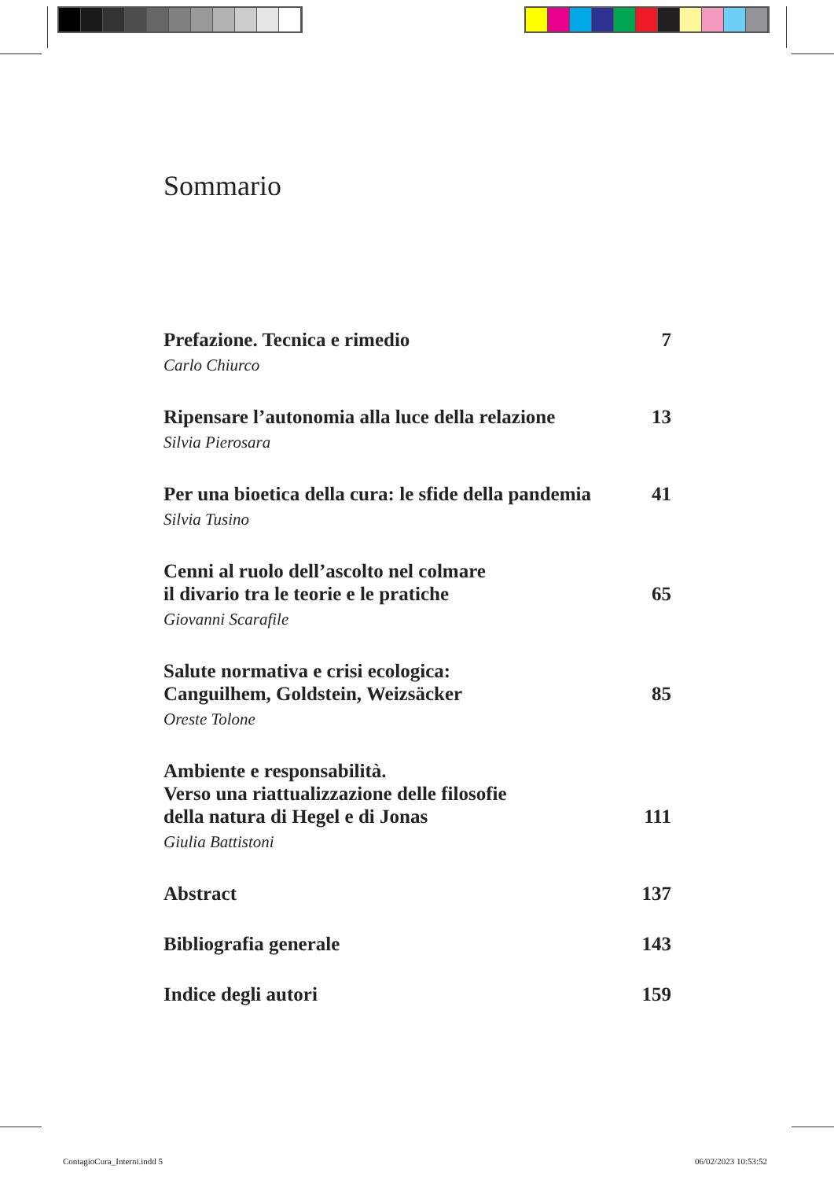Sommario
Prefazione. Tecnica e rimedio 7
Carlo Chiurco
Ripensare l’autonomia alla luce della relazione 13
Silvia Pierosara
Per una bioetica della cura: le sfide della pandemia 41
Silvia Tusino
Cenni al ruolo dell’ascolto nel colmare
il divario tra le teorie e le pratiche 65
Giovanni Scarafile
Salute normativa e crisi ecologica:
Canguilhem, Goldstein, Weizsäcker 85
Oreste Tolone
Ambiente e responsabilità.
Verso una riattualizzazione delle filosofie
della natura di Hegel e di Jonas 111
Giulia Battistoni
Abstract 137
Bibliografia generale 143
Indice degli autori 159
ContagioCura_Interni.indd 5 06/02/2023 10:53:52